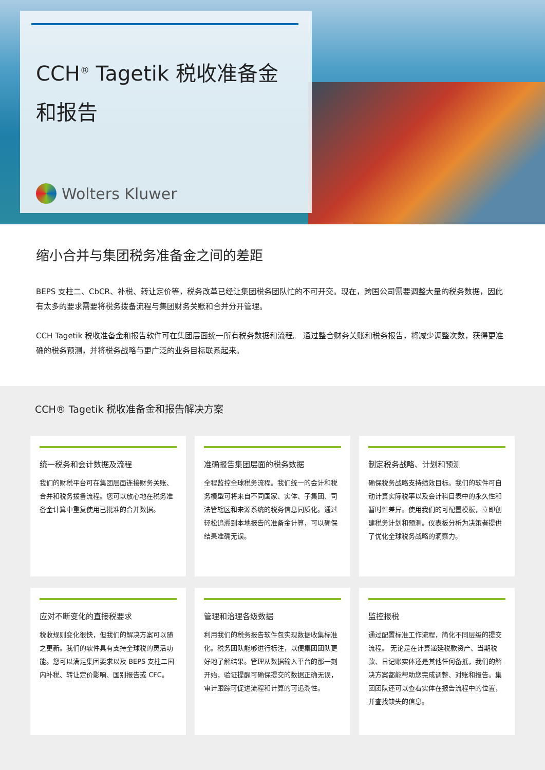CCH<sup>®</sup> Tagetik 税收准备金
和报告
Wolters Kluwer
缩小合并与集团税务准备金之间的差距
BEPS 支柱二、CbCR、补税、转让定价等，税务改革已经让集团税务团队忙的不可开交。现在，跨国公司需要调整大量的税务数据，因此有太多的要求需要将税务拨备流程与集团财务关账和合并分开管理。
CCH Tagetik 税收准备金和报告软件可在集团层面统一所有税务数据和流程。 通过整合财务关账和税务报告，将减少调整次数，获得更准确的税务预测，并将税务战略与更广泛的业务目标联系起来。
CCH® Tagetik 税收准备金和报告解决方案
统一税务和会计数据及流程
我们的财税平台可在集团层面连接财务关账、合并和税务拨备流程。您可以放心地在税务准备金计算中重复使用已批准的合并数据。
准确报告集团层面的税务数据
全程监控全球税务流程。我们统一的会计和税务模型可将来自不同国家、实体、子集团、司法管辖区和来源系统的税务信息同质化。通过轻松追溯到本地报告的准备金计算，可以确保结果准确无误。
制定税务战略、计划和预测
确保税务战略支持绩效目标。我们的软件可自动计算实际税率以及会计科目表中的永久性和暂时性差异。使用我们的可配置模板，立即创建税务计划和预测。仪表板分析为决策者提供了优化全球税务战略的洞察力。
应对不断变化的直接税要求
税收规则变化很快，但我们的解决方案可以随之更新。我们的软件具有支持全球税的灵活功能。您可以满足集团要求以及 BEPS 支柱二国内补税、转让定价影响、国别报告或 CFC。
管理和治理各级数据
利用我们的税务报告软件包实现数据收集标准化。税务团队能够进行标注，以便集团团队更好地了解结果。管理从数据输入平台的那一刻开始，验证提醒可确保提交的数据正确无误，审计跟踪可促进流程和计算的可追溯性。
监控报税
通过配置标准工作流程，简化不同层级的提交流程。 无论是在计算递延税款资产、当期税款、日记账实体还是其他任何备抵，我们的解决方案都能帮助您完成调整、对账和报告。集团团队还可以查看实体在报告流程中的位置，并查找缺失的信息。